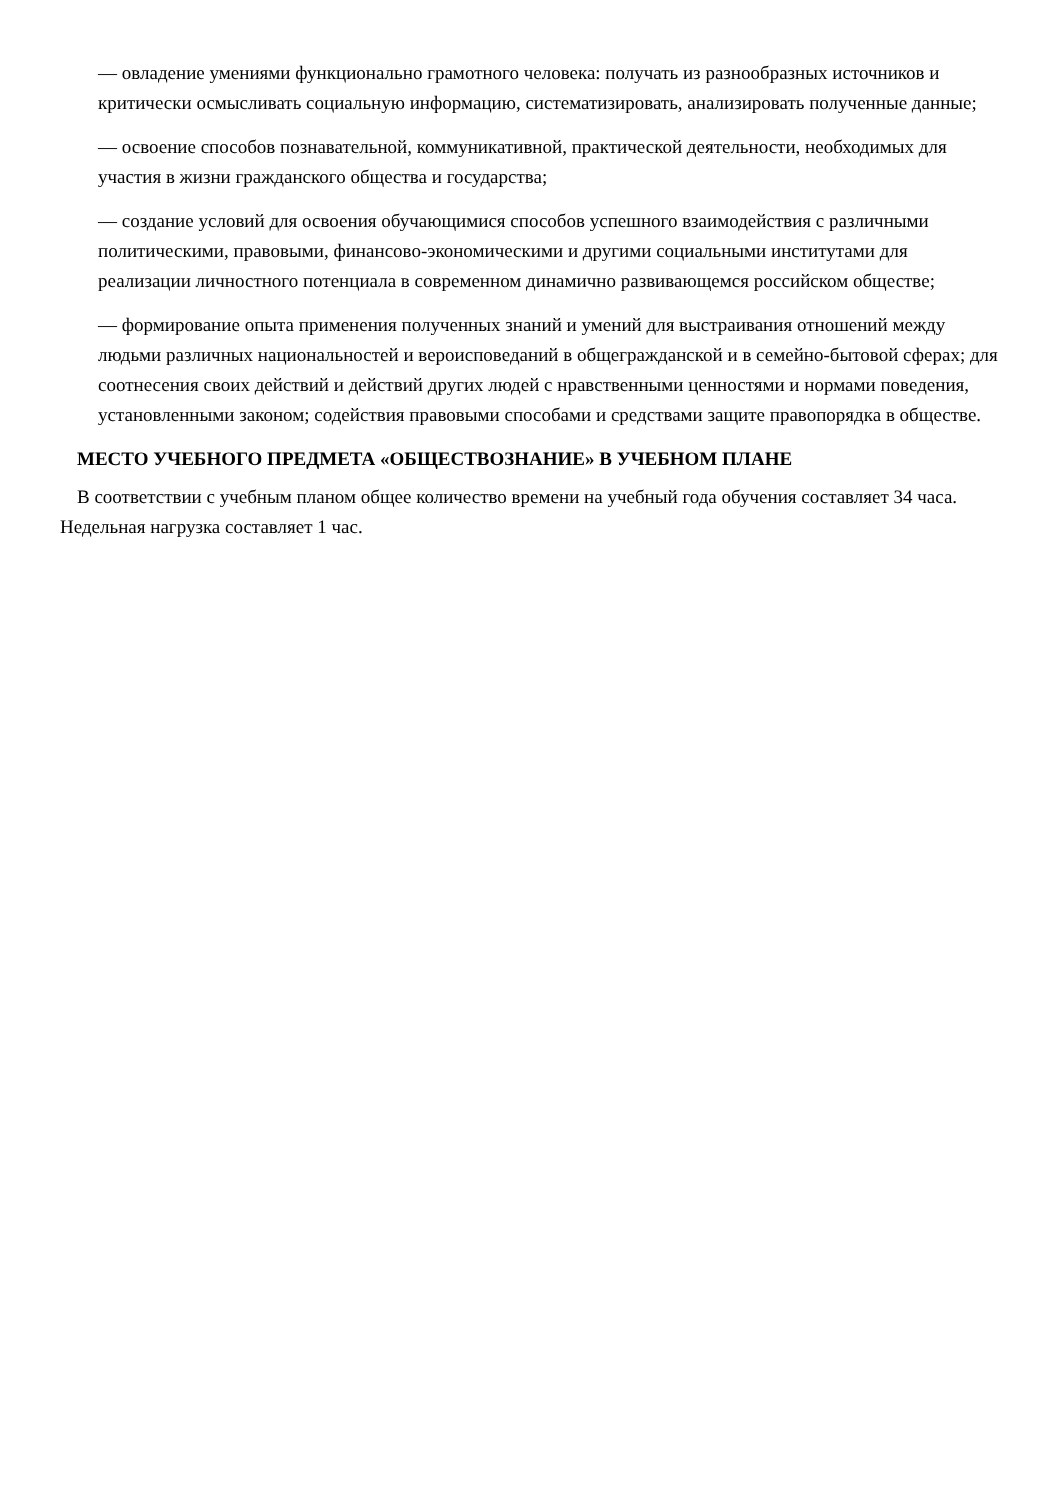— овладение умениями функционально грамотного человека: получать из разнообразных источников и критически осмысливать социальную информацию, систематизировать, анализировать полученные данные;
— освоение способов познавательной, коммуникативной, практической деятельности, необходимых для участия в жизни гражданского общества и государства;
— создание условий для освоения обучающимися способов успешного взаимодействия с различными политическими, правовыми, финансово-экономическими и другими социальными институтами для реализации личностного потенциала в современном динамично развивающемся российском обществе;
— формирование опыта применения полученных знаний и умений для выстраивания отношений между людьми различных национальностей и вероисповеданий в общегражданской и в семейно-бытовой сферах; для соотнесения своих действий и действий других людей с нравственными ценностями и нормами поведения, установленными законом; содействия правовыми способами и средствами защите правопорядка в обществе.
МЕСТО УЧЕБНОГО ПРЕДМЕТА «ОБЩЕСТВОЗНАНИЕ» В УЧЕБНОМ ПЛАНЕ
В соответствии с учебным планом общее количество времени на учебный года обучения составляет 34 часа. Недельная нагрузка составляет 1 час.